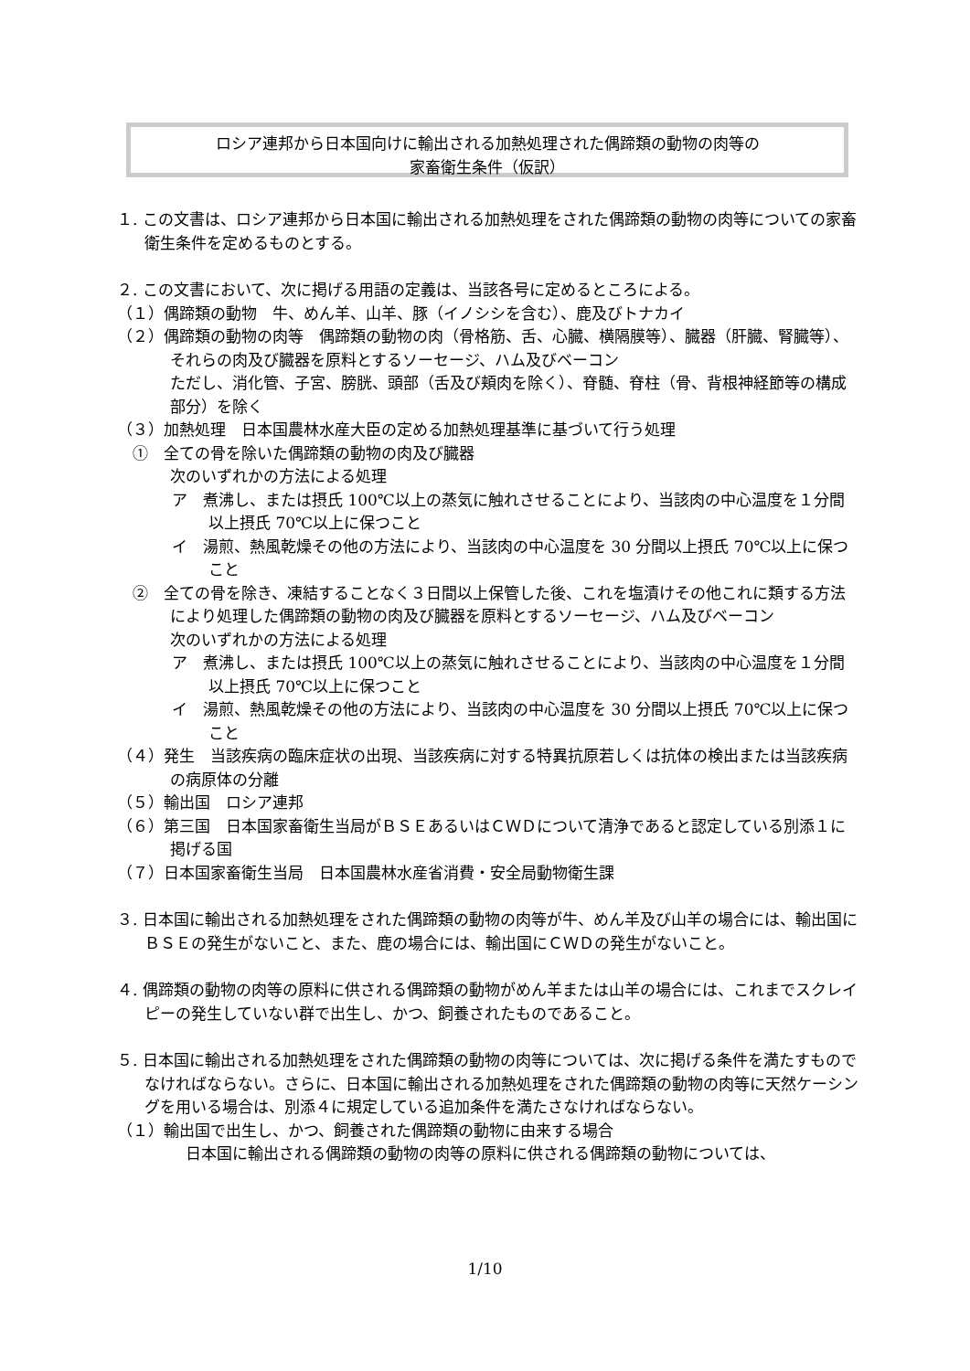ロシア連邦から日本国向けに輸出される加熱処理された偶蹄類の動物の肉等の
家畜衛生条件（仮訳）
１. この文書は、ロシア連邦から日本国に輸出される加熱処理をされた偶蹄類の動物の肉等についての家畜衛生条件を定めるものとする。
２. この文書において、次に掲げる用語の定義は、当該各号に定めるところによる。
（１）偶蹄類の動物　牛、めん羊、山羊、豚（イノシシを含む）、鹿及びトナカイ
（２）偶蹄類の動物の肉等　偶蹄類の動物の肉（骨格筋、舌、心臓、横隔膜等）、臓器（肝臓、腎臓等）、それらの肉及び臓器を原料とするソーセージ、ハム及びベーコン
ただし、消化管、子宮、膀胱、頭部（舌及び頬肉を除く）、脊髄、脊柱（骨、背根神経節等の構成部分）を除く
（３）加熱処理　日本国農林水産大臣の定める加熱処理基準に基づいて行う処理
　①　全ての骨を除いた偶蹄類の動物の肉及び臓器
次のいずれかの方法による処理
ア　煮沸し、または摂氏 100℃以上の蒸気に触れさせることにより、当該肉の中心温度を１分間以上摂氏 70℃以上に保つこと
イ　湯煎、熱風乾燥その他の方法により、当該肉の中心温度を 30 分間以上摂氏 70℃以上に保つこと
　②　全ての骨を除き、凍結することなく３日間以上保管した後、これを塩漬けその他これに類する方法により処理した偶蹄類の動物の肉及び臓器を原料とするソーセージ、ハム及びベーコン
次のいずれかの方法による処理
ア　煮沸し、または摂氏 100℃以上の蒸気に触れさせることにより、当該肉の中心温度を１分間以上摂氏 70℃以上に保つこと
イ　湯煎、熱風乾燥その他の方法により、当該肉の中心温度を 30 分間以上摂氏 70℃以上に保つこと
（４）発生　当該疾病の臨床症状の出現、当該疾病に対する特異抗原若しくは抗体の検出または当該疾病の病原体の分離
（５）輸出国　ロシア連邦
（６）第三国　日本国家畜衛生当局がＢＳＥあるいはＣＷＤについて清浄であると認定している別添１に掲げる国
（７）日本国家畜衛生当局　日本国農林水産省消費・安全局動物衛生課
３. 日本国に輸出される加熱処理をされた偶蹄類の動物の肉等が牛、めん羊及び山羊の場合には、輸出国にＢＳＥの発生がないこと、また、鹿の場合には、輸出国にＣＷＤの発生がないこと。
４. 偶蹄類の動物の肉等の原料に供される偶蹄類の動物がめん羊または山羊の場合には、これまでスクレイピーの発生していない群で出生し、かつ、飼養されたものであること。
５. 日本国に輸出される加熱処理をされた偶蹄類の動物の肉等については、次に掲げる条件を満たすものでなければならない。さらに、日本国に輸出される加熱処理をされた偶蹄類の動物の肉等に天然ケーシングを用いる場合は、別添４に規定している追加条件を満たさなければならない。
（１）輸出国で出生し、かつ、飼養された偶蹄類の動物に由来する場合
　日本国に輸出される偶蹄類の動物の肉等の原料に供される偶蹄類の動物については、
1/10